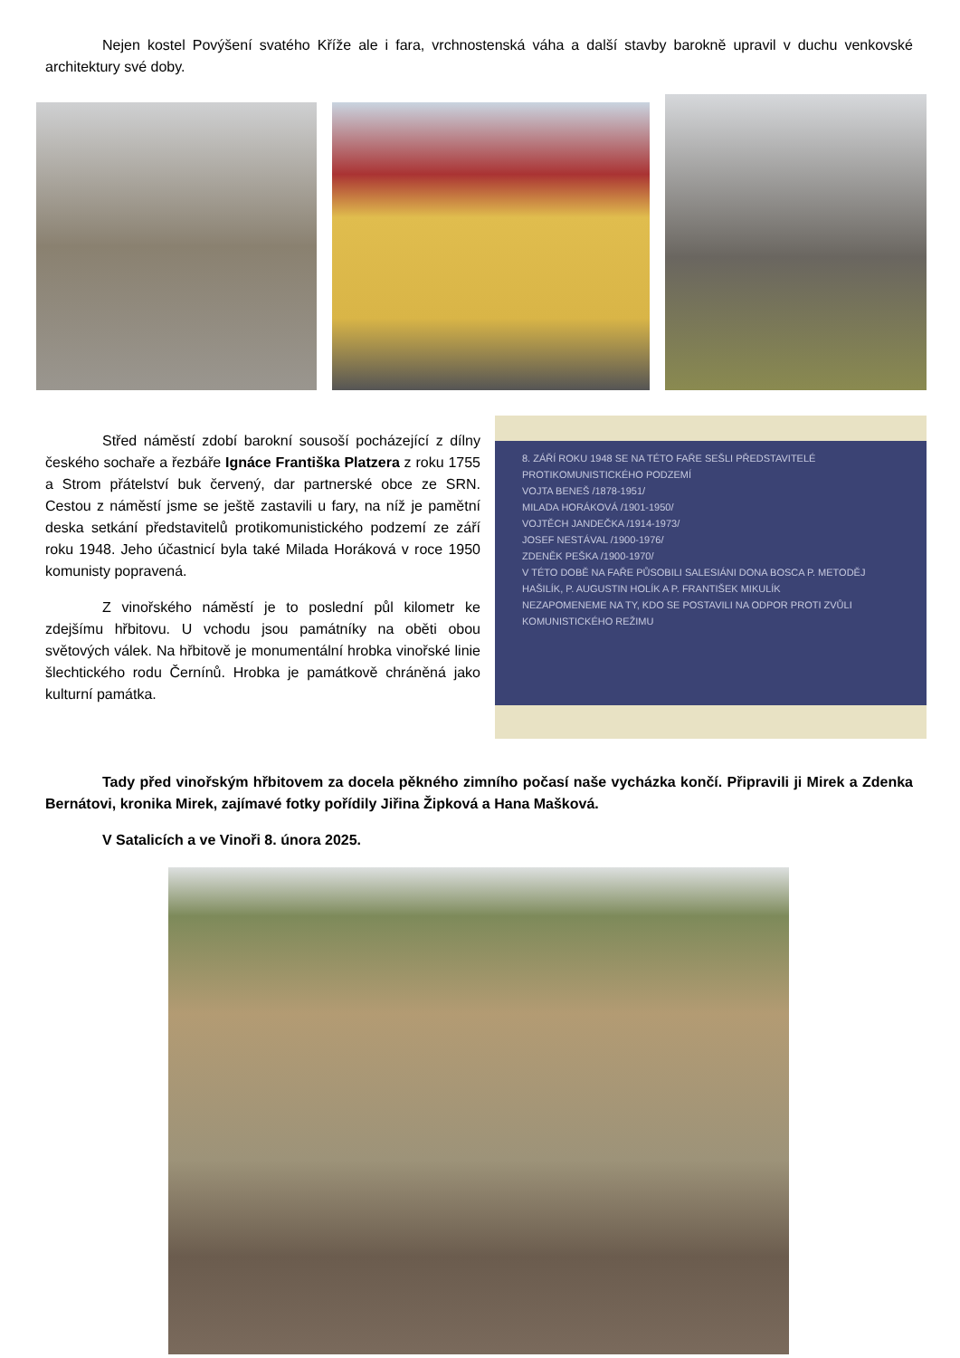Nejen kostel Povýšení svatého Kříže ale i fara, vrchnostenská váha a další stavby barokně upravil v duchu venkovské architektury své doby.
Střed náměstí zdobí barokní sousoší pocházející z dílny českého sochaře a řezbáře Ignáce Františka Platzera z roku 1755 a Strom přátelství buk červený, dar partnerské obce ze SRN. Cestou z náměstí jsme se ještě zastavili u fary, na níž je pamětní deska setkání představitelů protikomunistického podzemí ze září roku 1948. Jeho účastnicí byla také Milada Horáková v roce 1950 komunisty popravená.
Z vinořského náměstí je to poslední půl kilometr ke zdejšímu hřbitovu. U vchodu jsou památníky na oběti obou světových válek. Na hřbitově je monumentální hrobka vinořské linie šlechtického rodu Černínů. Hrobka je památkově chráněná jako kulturní památka.
8. ZÁŘÍ ROKU 1948 SE NA TÉTO FAŘE SEŠLI PŘEDSTAVITELÉ PROTIKOMUNISTICKÉHO PODZEMÍ
VOJTA BENEŠ /1878-1951/
MILADA HORÁKOVÁ /1901-1950/
VOJTĚCH JANDEČKA /1914-1973/
JOSEF NESTÁVAL /1900-1976/
ZDENĚK PEŠKA /1900-1970/
V TÉTO DOBĚ NA FAŘE PŮSOBILI SALESIÁNI DONA BOSCA P. METODĚJ HAŠILÍK, P. AUGUSTIN HOLÍK A P. FRANTIŠEK MIKULÍK
NEZAPOMENEME NA TY, KDO SE POSTAVILI NA ODPOR PROTI ZVŮLI KOMUNISTICKÉHO REŽIMU
Tady před vinořským hřbitovem za docela pěkného zimního počasí naše vycházka končí. Připravili ji Mirek a Zdenka Bernátovi, kronika Mirek, zajímavé fotky pořídily Jiřina Žipková a Hana Mašková.
V Satalicích a ve Vinoři 8. února 2025.